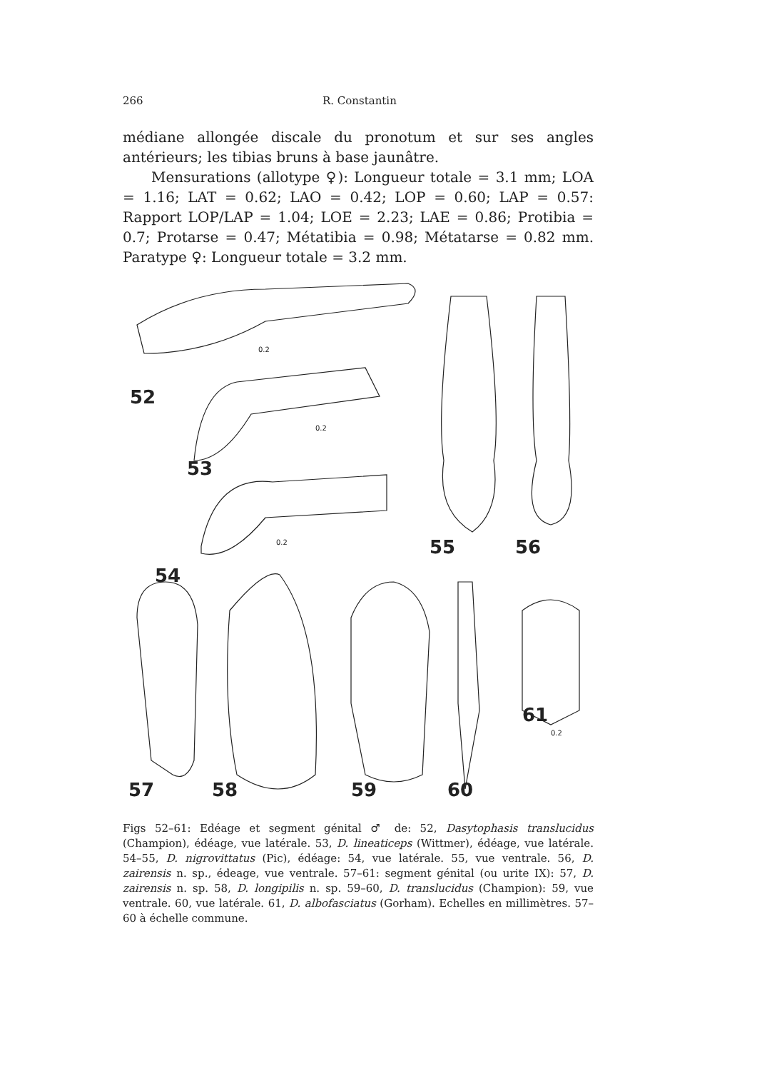266 R. Constantin
médiane allongée discale du pronotum et sur ses angles antérieurs; les tibias bruns à base jaunâtre.
Mensurations (allotype ♀): Longueur totale = 3.1 mm; LOA = 1.16; LAT = 0.62; LAO = 0.42; LOP = 0.60; LAP = 0.57: Rapport LOP/LAP = 1.04; LOE = 2.23; LAE = 0.86; Protibia = 0.7; Protarse = 0.47; Métatibia = 0.98; Métatarse = 0.82 mm. Paratype ♀: Longueur totale = 3.2 mm.
0.2
0.2
0.2
0.2
52
53
54
55
56
57
58
59
60
61
Figs 52–61: Edéage et segment génital ♂ de: 52, Dasytophasis translucidus (Champion), édéage, vue latérale. 53, D. lineaticeps (Wittmer), édéage, vue latérale. 54–55, D. nigrovittatus (Pic), édéage: 54, vue latérale. 55, vue ventrale. 56, D. zairensis n. sp., édeage, vue ventrale. 57–61: segment génital (ou urite IX): 57, D. zairensis n. sp. 58, D. longipilis n. sp. 59–60, D. translucidus (Champion): 59, vue ventrale. 60, vue latérale. 61, D. albofasciatus (Gorham). Echelles en millimètres. 57–60 à échelle commune.